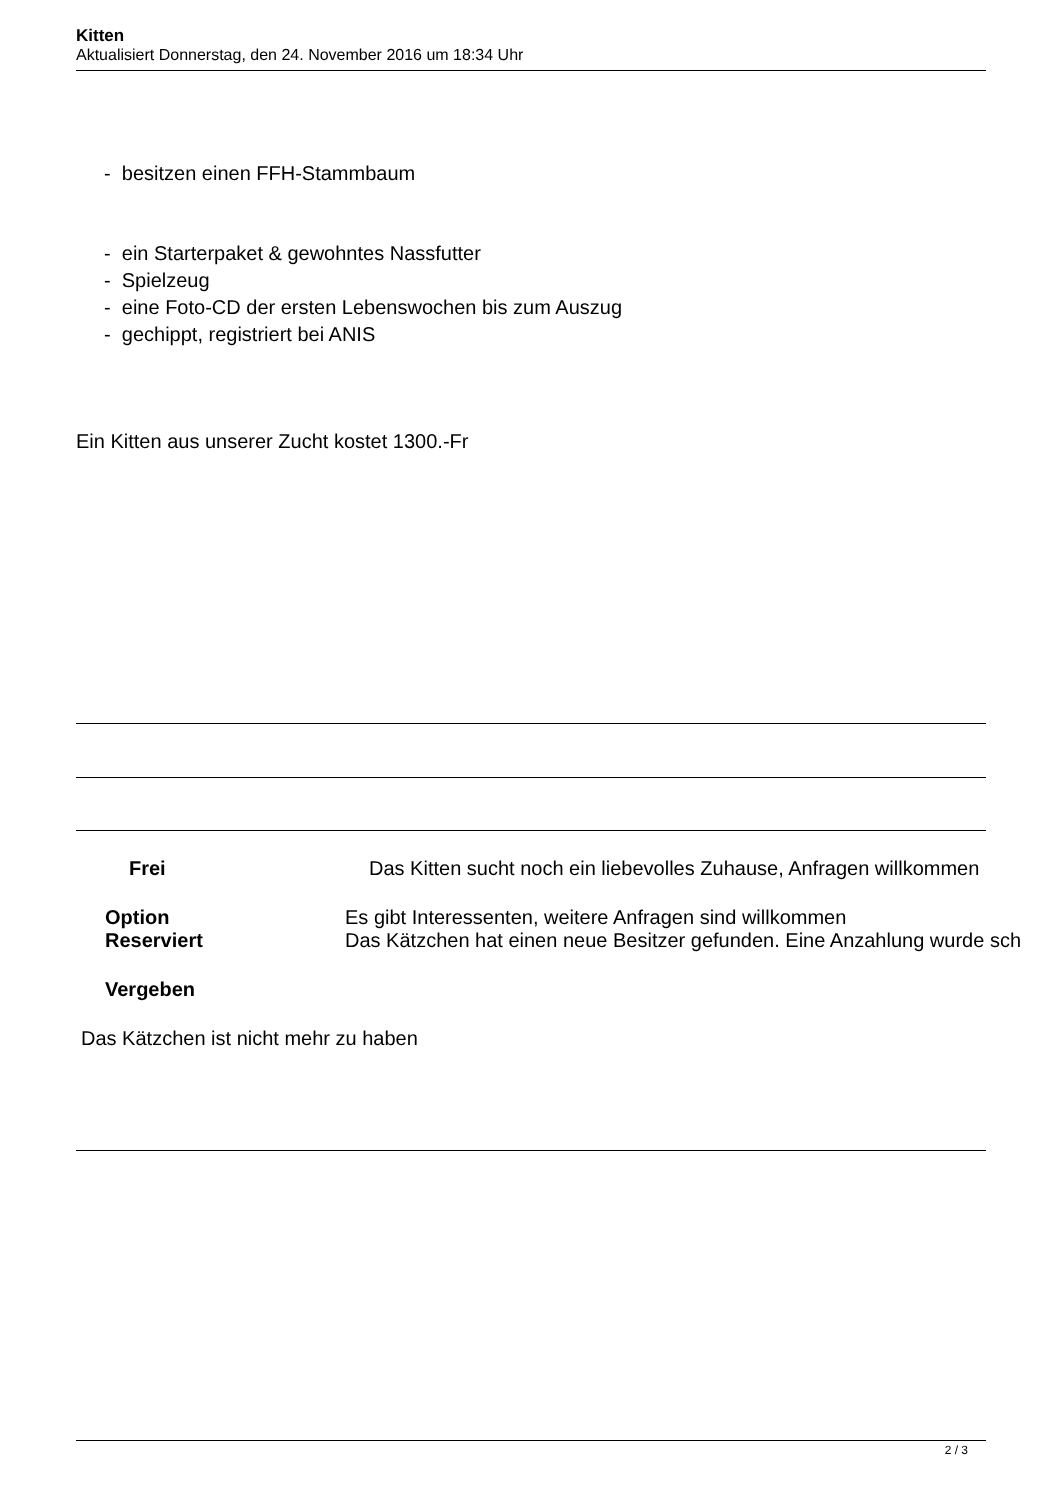Kitten
Aktualisiert Donnerstag, den 24. November 2016 um 18:34 Uhr
- besitzen einen FFH-Stammbaum
- ein Starterpaket & gewohntes Nassfutter
- Spielzeug
- eine Foto-CD der ersten Lebenswochen bis zum Auszug
- gechippt, registriert bei ANIS
Ein Kitten aus unserer Zucht kostet 1300.-Fr
Frei Das Kitten sucht noch ein liebevolles Zuhause, Anfragen willkommen
Option Es gibt Interessenten, weitere Anfragen sind willkommen
Reserviert Das Kätzchen hat einen neue Besitzer gefunden. Eine Anzahlung wurde sch
Vergeben
Das Kätzchen ist nicht mehr zu haben
2 / 3